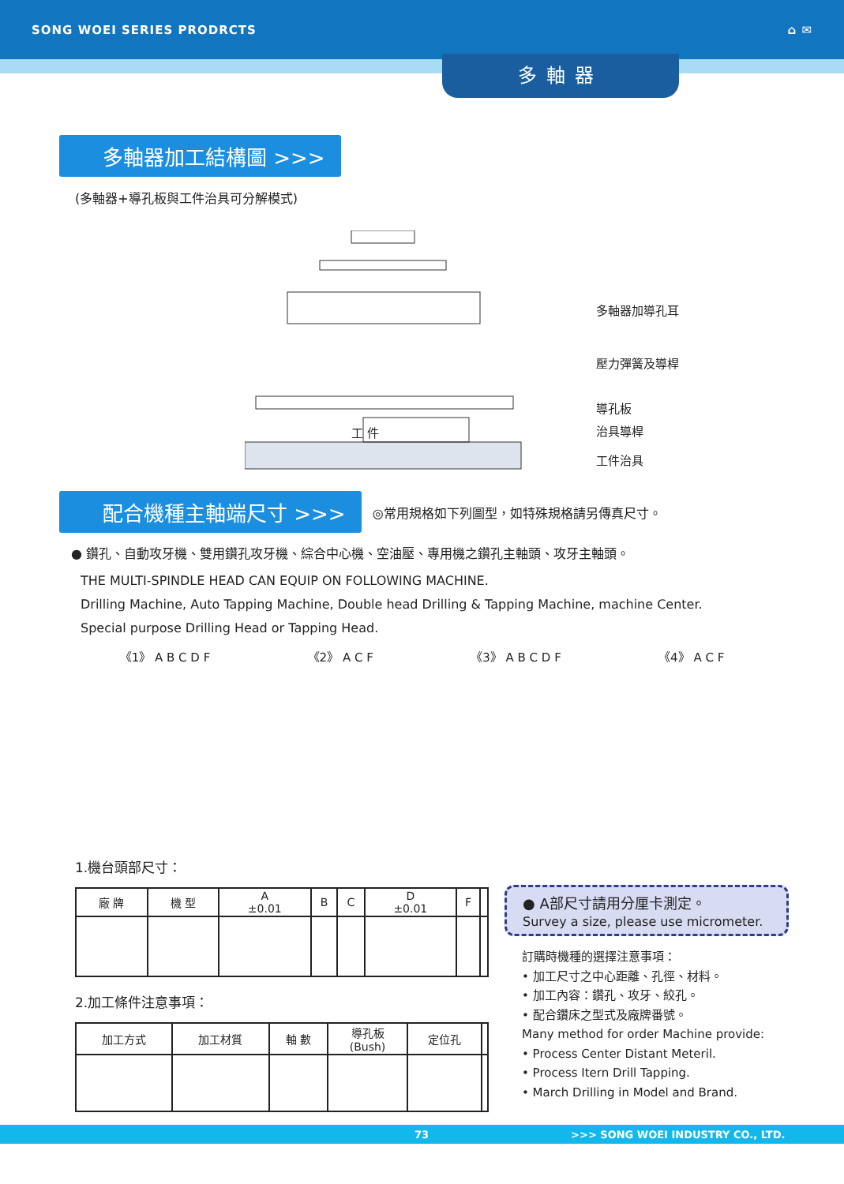SONG WOEI SERIES PRODRCTS ⌂ ✉
多軸器
多軸器加工結構圖 >>>
(多軸器+導孔板與工件治具可分解模式)
多軸器加導孔耳
壓力彈簧及導桿
導孔板
治具導桿
工件治具
工 件
配合機種主軸端尺寸 >>>
◎常用規格如下列圖型，如特殊規格請另傳真尺寸。
● 鑽孔、自動攻牙機、雙用鑽孔攻牙機、綜合中心機、空油壓、專用機之鑽孔主軸頭、攻牙主軸頭。
THE MULTI-SPINDLE HEAD CAN EQUIP ON FOLLOWING MACHINE.
Drilling Machine, Auto Tapping Machine, Double head Drilling & Tapping Machine, machine Center.
Special purpose Drilling Head or Tapping Head.
《1》 A B C D F 《2》 A C F 《3》 A B C D F 《4》 A C F
1.機台頭部尺寸：
| 廠 牌 | 機 型 | A ±0.01 | B | C | D ±0.01 | F | |
| --- | --- | --- | --- | --- | --- | --- | --- |
2.加工條件注意事項：
| 加工方式 | 加工材質 | 軸 數 | 導孔板 (Bush) | 定位孔 | |
| --- | --- | --- | --- | --- | --- |
● A部尺寸請用分厘卡測定。
Survey a size, please use micrometer.
訂購時機種的選擇注意事項：
• 加工尺寸之中心距離、孔徑、材料。
• 加工內容：鑽孔、攻牙、絞孔。
• 配合鑽床之型式及廠牌番號。
Many method for order Machine provide:
• Process Center Distant Meteril.
• Process Itern Drill Tapping.
• March Drilling in Model and Brand.
73 >>> SONG WOEI INDUSTRY CO., LTD.